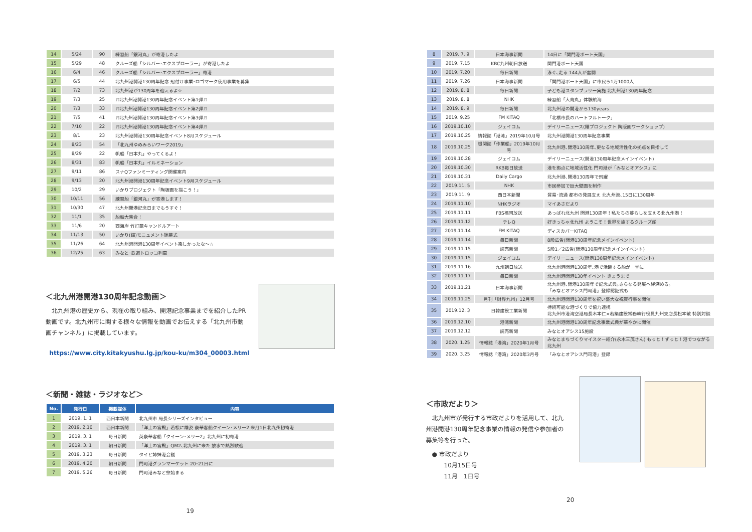| 14 | 5/24 | 90 | 練習船「銀河丸」が寄港したよ |
| 15 | 5/29 | 48 | クルーズ船「シルバー･エクスプローラー」が寄港したよ |
| 16 | 6/4 | 46 | クルーズ船「シルバー･エクスプローラー」寄港 |
| 17 | 6/5 | 44 | 北九州港開港130周年記念 冠付け事業･ロゴマーク使用事業を募集 |
| 18 | 7/2 | 73 | 北九州港が130周年を迎えるよ☆ |
| 19 | 7/3 | 25 | ♬北九州港開港130周年記念イベント第1弾♬ |
| 20 | 7/3 | 33 | ♬北九州港開港130周年記念イベント第2弾♬ |
| 21 | 7/5 | 41 | ♬北九州港開港130周年記念イベント第3弾♬ |
| 22 | 7/10 | 22 | ♬北九州港開港130周年記念イベント第4弾♬ |
| 23 | 8/1 | 23 | 北九州港開港130周年記念イベント8月スケジュール |
| 24 | 8/23 | 54 | 「北九州ゆめみらいワーク2019」 |
| 25 | 8/29 | 22 | 帆船「日本丸」やってくるよ！ |
| 26 | 8/31 | 83 | 帆船「日本丸」イルミネーション |
| 27 | 9/11 | 86 | スナQファンミーティング開催案内 |
| 28 | 9/13 | 20 | 北九州港開港130周年記念イベント9月スケジュール |
| 29 | 10/2 | 29 | いかりプロジェクト「陶板画を描こう！」 |
| 30 | 10/11 | 56 | 練習船「銀河丸」が寄港します！ |
| 31 | 10/30 | 47 | 北九州開港記念日までもうすぐ！ |
| 32 | 11/1 | 35 | 船舶大集合！ |
| 33 | 11/6 | 20 | 西海岸 竹灯籠キャンドルアート |
| 34 | 11/13 | 50 | いかり(錨)モニュメント除幕式 |
| 35 | 11/26 | 64 | 北九州港開港130周年イベント楽しかったな～☆ |
| 36 | 12/25 | 63 | みなと･鉄道トロッコ列車 |
＜北九州港開港130周年記念動画＞
　北九州港の歴史から、現在の取り組み、開港記念事業までを紹介したPR動画です。北九州市に関する様々な情報を動画でお伝えする「北九州市動画チャンネル」に掲載しています。
https://www.city.kitakyushu.lg.jp/kou-ku/m304_00003.html
＜新聞・雑誌・ラジオなど＞
| No. | 発行日 | 掲載媒体 | 内容 |
| --- | --- | --- | --- |
| 1 | 2019. 1. 1 | 西日本新聞 | 北九州市 局長シリーズインタビュー |
| 2 | 2019. 2.10 | 西日本新聞 | 「洋上の宮殿」若松に雄姿 豪華客船クイーン･メリー2 来月1日北九州初寄港 |
| 3 | 2019. 3. 1 | 毎日新聞 | 英豪華客船「クイーン･メリー2」北九州に初寄港 |
| 4 | 2019. 3. 1 | 朝日新聞 | 「洋上の宮殿」QM2､北九州に来た 放水で熱烈歓迎 |
| 5 | 2019. 3.23 | 毎日新聞 | タイと姉妹港会議 |
| 6 | 2019. 4.20 | 朝日新聞 | 門司港グランマーケット 20･21日に |
| 7 | 2019. 5.26 | 毎日新聞 | 門司港みなと祭始まる |
19
| 8 | 2019. 7. 9 | 日本海事新聞 | 14日に「関門港ボート天国」 |
| 9 | 2019. 7.15 | KBC九州朝日放送 | 関門港ボート天国 |
| 10 | 2019. 7.20 | 毎日新聞 | 泳ぐ､走る 144人が奮闘 |
| 11 | 2019. 7.26 | 日本海事新聞 | 「関門港ボート天国」に市民ら1万1000人 |
| 12 | 2019. 8. 8 | 毎日新聞 | 子ども港スタンプラリー実施 北九州港130周年記念 |
| 13 | 2019. 8. 8 | NHK | 練習船「大島丸」体験航海 |
| 14 | 2019. 8. 9 | 毎日新聞 | 北九州港の開港から130years |
| 15 | 2019. 9.25 | FM KITAQ | 「北橋市長のハートフルトーク」 |
| 16 | 2019.10.10 | ジェイコム | デイリーニュース(錨プロジェクト 陶版画ワークショップ) |
| 17 | 2019.10.25 | 情報誌「港湾」2019年10月号 | 北九州港開港130周年記念事業 |
| 18 | 2019.10.25 | 機関誌「作業船」2019年10月号 | 北九州港､開港130周年､更なる地域活性化の拠点を目指して |
| 19 | 2019.10.28 | ジェイコム | デイリーニュース(開港130周年記念メインイベント) |
| 20 | 2019.10.30 | RKB毎日放送 | 港を拠点に地域活性化 門司港が「みなとオアシス」に |
| 21 | 2019.10.31 | Daily Cargo | 北九州港､開港130周年で飛躍 |
| 22 | 2019.11. 5 | NHK | 市民参加で巨大壁画を制作 |
| 23 | 2019.11. 9 | 西日本新聞 | 貿易･流通 都市の発展支え 北九州港､15日に130周年 |
| 24 | 2019.11.10 | NHKラジオ | マイあさだより |
| 25 | 2019.11.11 | FBS福岡放送 | あっぱれ北九州 開港130周年！私たちの暮らしを支える北九州港！ |
| 26 | 2019.11.12 | テレQ | 好きっちゃ北九州 ようこそ！世界を旅するクルーズ船 |
| 27 | 2019.11.14 | FM KITAQ | ディスカバーKITAQ |
| 28 | 2019.11.14 | 毎日新聞 | 8段広告(開港130周年記念メインイベント) |
| 29 | 2019.11.15 | 読売新聞 | 5段1／2広告(開港130周年記念メインイベント) |
| 30 | 2019.11.15 | ジェイコム | デイリーニュース(開港130周年記念メインイベント) |
| 31 | 2019.11.16 | 九州朝日放送 | 北九州港開港130周年､港で活躍する船が一堂に |
| 32 | 2019.11.17 | 毎日新聞 | 北九州港開港130年イベント きょうまで |
| 33 | 2019.11.21 | 日本海事新聞 | 北九州港､開港130周年で記念式典｡さらなる発展へ絆深める｡ 「みなとオアシス門司港」登録認証式も |
| 34 | 2019.11.25 | 月刊「財界九州」12月号 | 北九州港開港130周年を祝い盛大な祝賀行事を開催 |
| 35 | 2019.12. 3 | 日韓建設工業新聞 | 持続可能な港づくりで協力連携 北九州市港湾空港局長木本仁×若築建設常務執行役員九州支店長松本敏 特別対談 |
| 36 | 2019.12.10 | 港湾新聞 | 北九州港開港130周年記念事業式典が華やかに開催 |
| 37 | 2019.12.12 | 読売新聞 | みなとオアシス15施設 |
| 38 | 2020. 1.25 | 情報誌「港湾」2020年1月号 | みなとまちづくりマイスター紹介(永木三茂さん) もっと！ずっと！港でつながる北九州 |
| 39 | 2020. 3.25 | 情報誌「港湾」2020年3月号 | 「みなとオアシス門司港」登録 |
＜市政だより＞
　北九州市が発行する市政だよりを活用して、北九州港開港130周年記念事業の情報の発信や参加者の募集等を行った。
　● 市政だより
　　　10月15日号
　　　11月　1日号
20